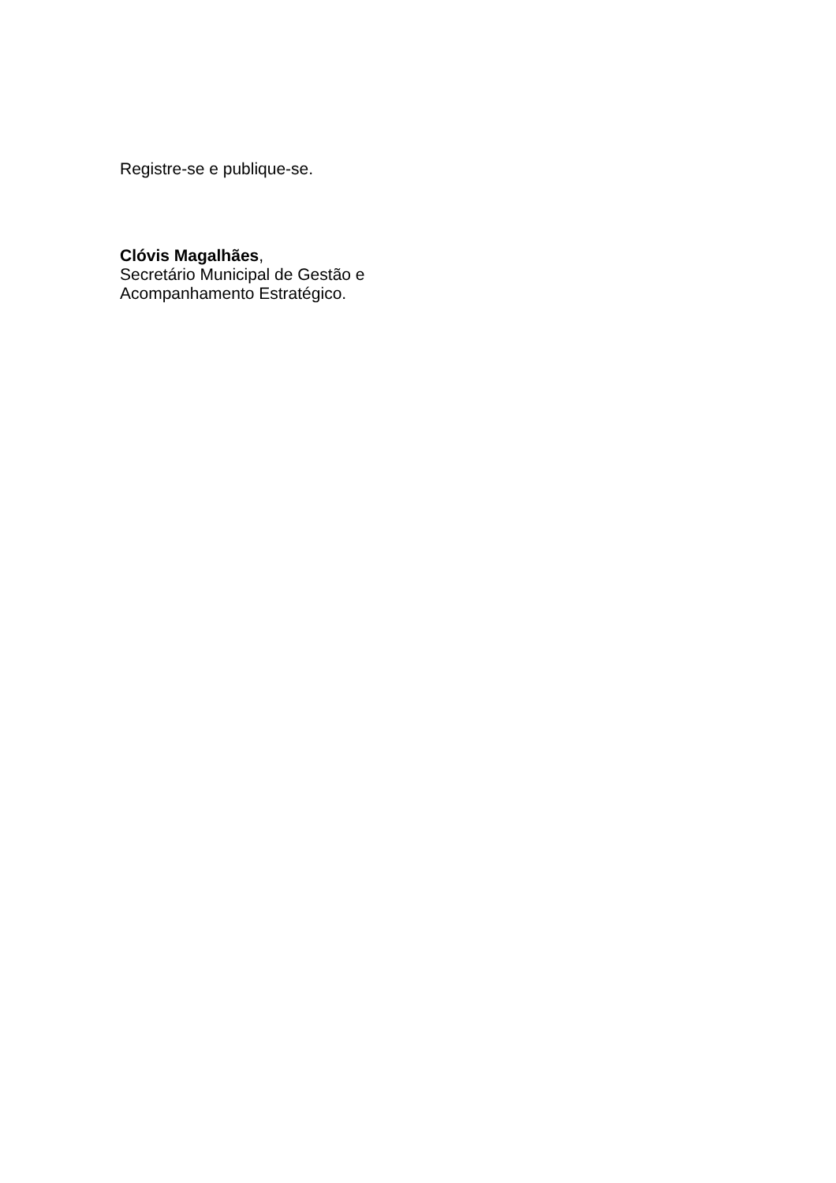Registre-se e publique-se.
Clóvis Magalhães,
Secretário Municipal de Gestão e
Acompanhamento Estratégico.